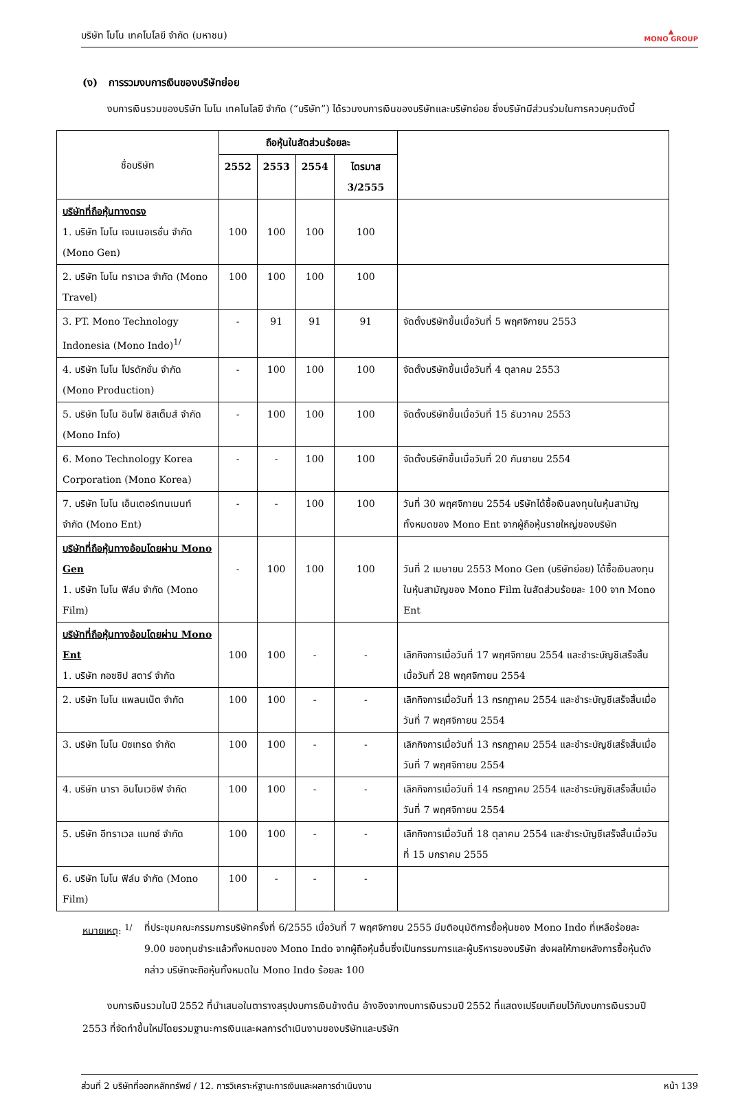บริษัท โมโน เทคโนโลยี จำกัด (มหาชน) ▲
MONO GROUP
(ง) การรวมงบการเงินของบริษัทย่อย
งบการเงินรวมของบริษัท โมโน เทคโนโลยี จำกัด (“บริษัท”) ได้รวมงบการเงินของบริษัทและบริษัทย่อย ซึ่งบริษัทมีส่วนร่วมในการควบคุมดังนี้
| ชื่อบริษัท | ถือหุ้นในสัดส่วนร้อยละ | | | | |
| --- | --- | --- | --- | --- | --- |
| | 2552 | 2553 | 2554 | ไตรมาส 3/2555 | |
| บริษัทที่ถือหุ้นทางตรง 1. บริษัท โมโน เจนเนอเรชั่น จำกัด (Mono Gen) | 100 | 100 | 100 | 100 | |
| 2. บริษัท โมโน ทราเวล จำกัด (Mono Travel) | 100 | 100 | 100 | 100 | |
| 3. PT. Mono Technology Indonesia (Mono Indo)<sup>1/</sup> | - | 91 | 91 | 91 | จัดตั้งบริษัทขึ้นเมื่อวันที่ 5 พฤศจิกายน 2553 |
| 4. บริษัท โมโน โปรดักชั่น จำกัด (Mono Production) | - | 100 | 100 | 100 | จัดตั้งบริษัทขึ้นเมื่อวันที่ 4 ตุลาคม 2553 |
| 5. บริษัท โมโน อินโฟ ซิสเต็มส์ จำกัด (Mono Info) | - | 100 | 100 | 100 | จัดตั้งบริษัทขึ้นเมื่อวันที่ 15 ธันวาคม 2553 |
| 6. Mono Technology Korea Corporation (Mono Korea) | - | - | 100 | 100 | จัดตั้งบริษัทขึ้นเมื่อวันที่ 20 กันยายน 2554 |
| 7. บริษัท โมโน เอ็นเตอร์เทนเมนท์ จำกัด (Mono Ent) | - | - | 100 | 100 | วันที่ 30 พฤศจิกายน 2554 บริษัทได้ซื้อเงินลงทุนในหุ้นสามัญทั้งหมดของ Mono Ent จากผู้ถือหุ้นรายใหญ่ของบริษัท |
| บริษัทที่ถือหุ้นทางอ้อมโดยผ่าน Mono Gen 1. บริษัท โมโน ฟิล์ม จำกัด (Mono Film) | - | 100 | 100 | 100 | วันที่ 2 เมษายน 2553 Mono Gen (บริษัทย่อย) ได้ซื้อเงินลงทุนในหุ้นสามัญของ Mono Film ในสัดส่วนร้อยละ 100 จาก Mono Ent |
| บริษัทที่ถือหุ้นทางอ้อมโดยผ่าน Mono Ent 1. บริษัท กอซซิป สตาร์ จำกัด | 100 | 100 | - | - | เลิกกิจการเมื่อวันที่ 17 พฤศจิกายน 2554 และชำระบัญชีเสร็จสิ้นเมื่อวันที่ 28 พฤศจิกายน 2554 |
| 2. บริษัท โมโน แพลนเน็ต จำกัด | 100 | 100 | - | - | เลิกกิจการเมื่อวันที่ 13 กรกฎาคม 2554 และชำระบัญชีเสร็จสิ้นเมื่อวันที่ 7 พฤศจิกายน 2554 |
| 3. บริษัท โมโน บิซเทรด จำกัด | 100 | 100 | - | - | เลิกกิจการเมื่อวันที่ 13 กรกฎาคม 2554 และชำระบัญชีเสร็จสิ้นเมื่อวันที่ 7 พฤศจิกายน 2554 |
| 4. บริษัท นารา อินโนเวชิฟ จำกัด | 100 | 100 | - | - | เลิกกิจการเมื่อวันที่ 14 กรกฎาคม 2554 และชำระบัญชีเสร็จสิ้นเมื่อวันที่ 7 พฤศจิกายน 2554 |
| 5. บริษัท อีทราเวล แมกซ์ จำกัด | 100 | 100 | - | - | เลิกกิจการเมื่อวันที่ 18 ตุลาคม 2554 และชำระบัญชีเสร็จสิ้นเมื่อวันที่ 15 มกราคม 2555 |
| 6. บริษัท โมโน ฟิล์ม จำกัด (Mono Film) | 100 | - | - | - | |
หมายเหตุ: <sup>1/</sup> ที่ประชุมคณะกรรมการบริษัทครั้งที่ 6/2555 เมื่อวันที่ 7 พฤศจิกายน 2555 มีมติอนุมัติการซื้อหุ้นของ Mono Indo ที่เหลือร้อยละ 9.00 ของทุนชำระแล้วทั้งหมดของ Mono Indo จากผู้ถือหุ้นอื่นซึ่งเป็นกรรมการและผู้บริหารของบริษัท ส่งผลให้ภายหลังการซื้อหุ้นดังกล่าว บริษัทจะถือหุ้นทั้งหมดใน Mono Indo ร้อยละ 100
งบการเงินรวมในปี 2552 ที่นำเสนอในตารางสรุปงบการเงินข้างต้น อ้างอิงจากงบการเงินรวมปี 2552 ที่แสดงเปรียบเทียบไว้กับงบการเงินรวมปี 2553 ที่จัดทำขึ้นใหม่โดยรวมฐานะการเงินและผลการดำเนินงานของบริษัทและบริษัท
ส่วนที่ 2 บริษัทที่ออกหลักทรัพย์ / 12. การวิเคราะห์ฐานะการเงินและผลการดำเนินงาน หน้า 139